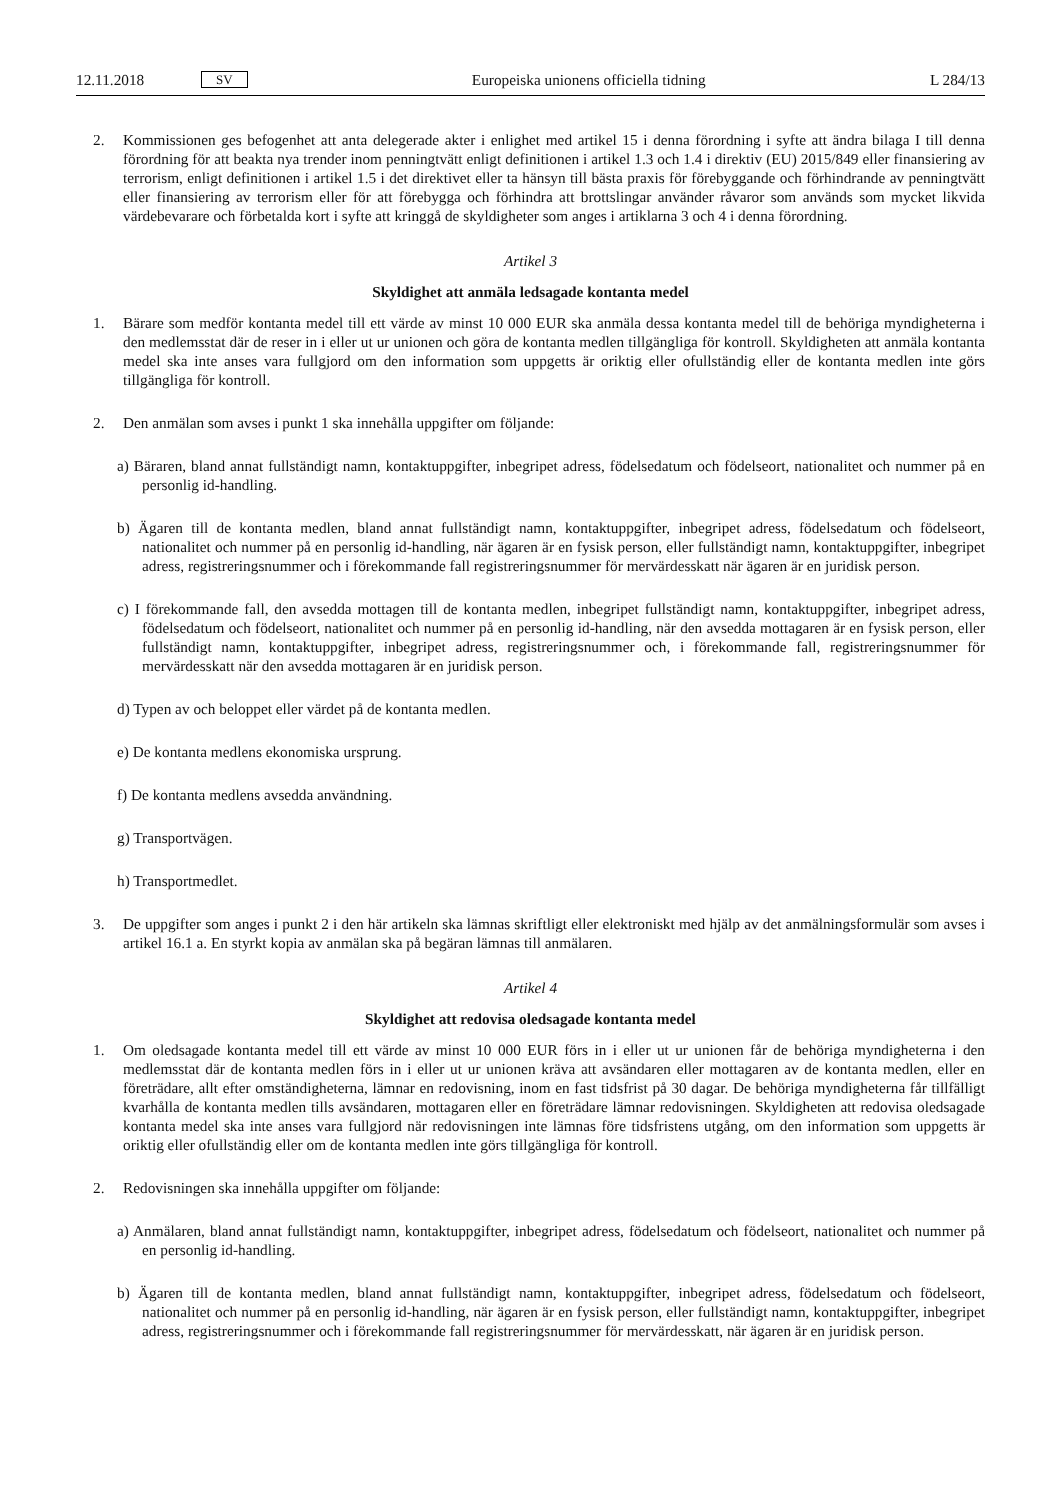12.11.2018 SV Europeiska unionens officiella tidning L 284/13
2. Kommissionen ges befogenhet att anta delegerade akter i enlighet med artikel 15 i denna förordning i syfte att ändra bilaga I till denna förordning för att beakta nya trender inom penningtvätt enligt definitionen i artikel 1.3 och 1.4 i direktiv (EU) 2015/849 eller finansiering av terrorism, enligt definitionen i artikel 1.5 i det direktivet eller ta hänsyn till bästa praxis för förebyggande och förhindrande av penningtvätt eller finansiering av terrorism eller för att förebygga och förhindra att brottslingar använder råvaror som används som mycket likvida värdebevarare och förbetalda kort i syfte att kringgå de skyldigheter som anges i artiklarna 3 och 4 i denna förordning.
Artikel 3
Skyldighet att anmäla ledsagade kontanta medel
1. Bärare som medför kontanta medel till ett värde av minst 10 000 EUR ska anmäla dessa kontanta medel till de behöriga myndigheterna i den medlemsstat där de reser in i eller ut ur unionen och göra de kontanta medlen tillgängliga för kontroll. Skyldigheten att anmäla kontanta medel ska inte anses vara fullgjord om den information som uppgetts är oriktig eller ofullständig eller de kontanta medlen inte görs tillgängliga för kontroll.
2. Den anmälan som avses i punkt 1 ska innehålla uppgifter om följande:
a) Bäraren, bland annat fullständigt namn, kontaktuppgifter, inbegripet adress, födelsedatum och födelseort, nationalitet och nummer på en personlig id-handling.
b) Ägaren till de kontanta medlen, bland annat fullständigt namn, kontaktuppgifter, inbegripet adress, födelsedatum och födelseort, nationalitet och nummer på en personlig id-handling, när ägaren är en fysisk person, eller fullständigt namn, kontaktuppgifter, inbegripet adress, registreringsnummer och i förekommande fall registreringsnummer för mervärdesskatt när ägaren är en juridisk person.
c) I förekommande fall, den avsedda mottagen till de kontanta medlen, inbegripet fullständigt namn, kontaktuppgifter, inbegripet adress, födelsedatum och födelseort, nationalitet och nummer på en personlig id-handling, när den avsedda mottagaren är en fysisk person, eller fullständigt namn, kontaktuppgifter, inbegripet adress, registreringsnummer och, i förekommande fall, registreringsnummer för mervärdesskatt när den avsedda mottagaren är en juridisk person.
d) Typen av och beloppet eller värdet på de kontanta medlen.
e) De kontanta medlens ekonomiska ursprung.
f) De kontanta medlens avsedda användning.
g) Transportvägen.
h) Transportmedlet.
3. De uppgifter som anges i punkt 2 i den här artikeln ska lämnas skriftligt eller elektroniskt med hjälp av det anmälningsformulär som avses i artikel 16.1 a. En styrkt kopia av anmälan ska på begäran lämnas till anmälaren.
Artikel 4
Skyldighet att redovisa oledsagade kontanta medel
1. Om oledsagade kontanta medel till ett värde av minst 10 000 EUR förs in i eller ut ur unionen får de behöriga myndigheterna i den medlemsstat där de kontanta medlen förs in i eller ut ur unionen kräva att avsändaren eller mottagaren av de kontanta medlen, eller en företrädare, allt efter omständigheterna, lämnar en redovisning, inom en fast tidsfrist på 30 dagar. De behöriga myndigheterna får tillfälligt kvarhålla de kontanta medlen tills avsändaren, mottagaren eller en företrädare lämnar redovisningen. Skyldigheten att redovisa oledsagade kontanta medel ska inte anses vara fullgjord när redovisningen inte lämnas före tidsfristens utgång, om den information som uppgetts är oriktig eller ofullständig eller om de kontanta medlen inte görs tillgängliga för kontroll.
2. Redovisningen ska innehålla uppgifter om följande:
a) Anmälaren, bland annat fullständigt namn, kontaktuppgifter, inbegripet adress, födelsedatum och födelseort, nationalitet och nummer på en personlig id-handling.
b) Ägaren till de kontanta medlen, bland annat fullständigt namn, kontaktuppgifter, inbegripet adress, födelsedatum och födelseort, nationalitet och nummer på en personlig id-handling, när ägaren är en fysisk person, eller fullständigt namn, kontaktuppgifter, inbegripet adress, registreringsnummer och i förekommande fall registreringsnummer för mervärdesskatt, när ägaren är en juridisk person.